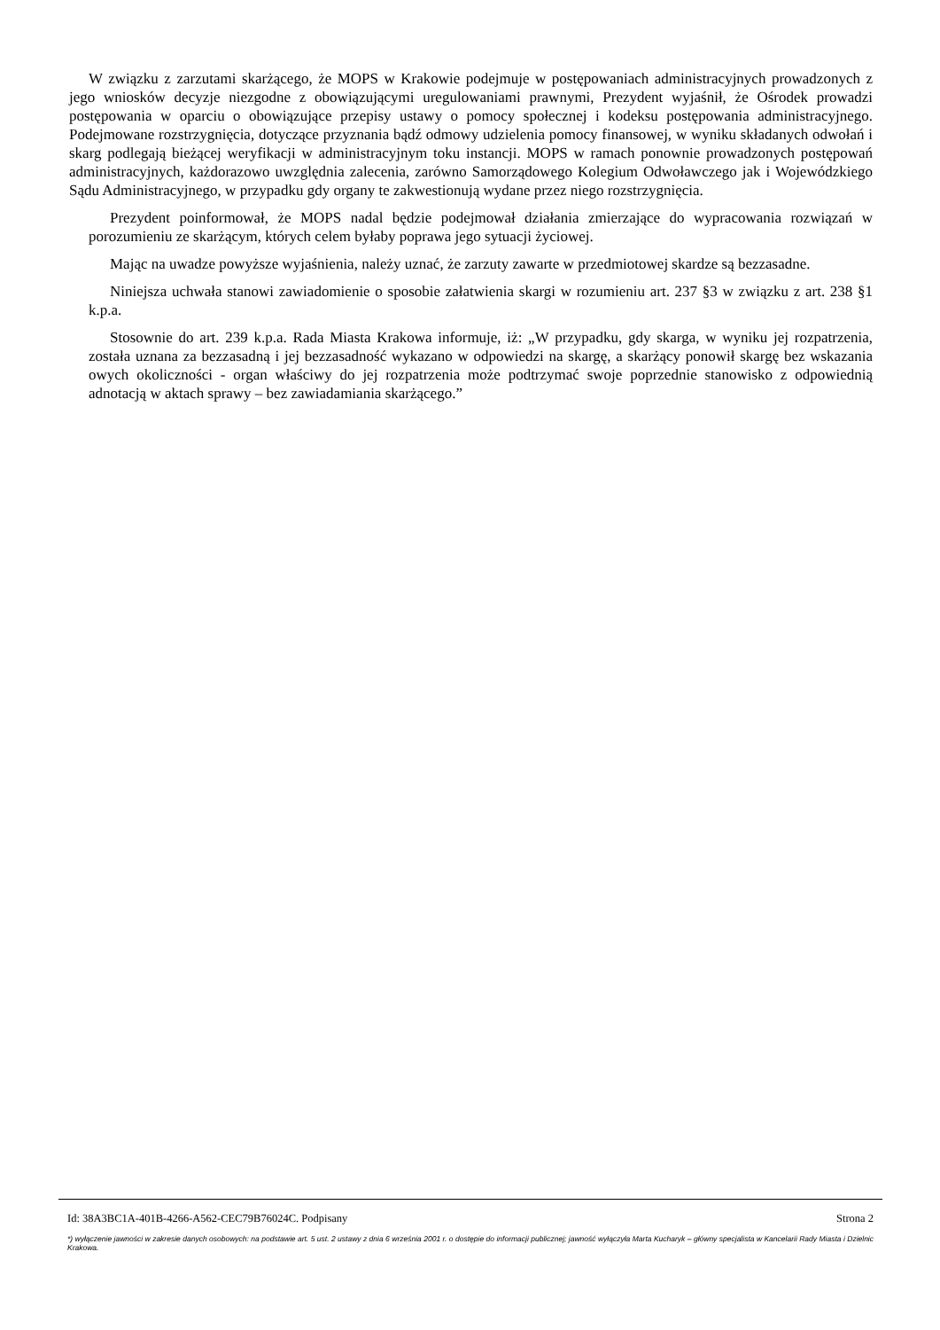W związku z zarzutami skarżącego, że MOPS w Krakowie podejmuje w postępowaniach administracyjnych prowadzonych z jego wniosków decyzje niezgodne z obowiązującymi uregulowaniami prawnymi, Prezydent wyjaśnił, że Ośrodek prowadzi postępowania w oparciu o obowiązujące przepisy ustawy o pomocy społecznej i kodeksu postępowania administracyjnego. Podejmowane rozstrzygnięcia, dotyczące przyznania bądź odmowy udzielenia pomocy finansowej, w wyniku składanych odwołań i skarg podlegają bieżącej weryfikacji w administracyjnym toku instancji. MOPS w ramach ponownie prowadzonych postępowań administracyjnych, każdorazowo uwzględnia zalecenia, zarówno Samorządowego Kolegium Odwoławczego jak i Wojewódzkiego Sądu Administracyjnego, w przypadku gdy organy te zakwestionują wydane przez niego rozstrzygnięcia.
Prezydent poinformował, że MOPS nadal będzie podejmował działania zmierzające do wypracowania rozwiązań w porozumieniu ze skarżącym, których celem byłaby poprawa jego sytuacji życiowej.
Mając na uwadze powyższe wyjaśnienia, należy uznać, że zarzuty zawarte w przedmiotowej skardze są bezzasadne.
Niniejsza uchwała stanowi zawiadomienie o sposobie załatwienia skargi w rozumieniu art. 237 §3 w związku z art. 238 §1 k.p.a.
Stosownie do art. 239 k.p.a. Rada Miasta Krakowa informuje, iż: „W przypadku, gdy skarga, w wyniku jej rozpatrzenia, została uznana za bezzasadną i jej bezzasadność wykazano w odpowiedzi na skargę, a skarżący ponowił skargę bez wskazania owych okoliczności - organ właściwy do jej rozpatrzenia może podtrzymać swoje poprzednie stanowisko z odpowiednią adnotacją w aktach sprawy – bez zawiadamiania skarżącego.”
Id: 38A3BC1A-401B-4266-A562-CEC79B76024C. Podpisany Strona 2
*) wyłączenie jawności w zakresie danych osobowych: na podstawie art. 5 ust. 2 ustawy z dnia 6 września 2001 r. o dostępie do informacji publicznej; jawność wyłączyła Marta Kucharyk – główny specjalista w Kancelarii Rady Miasta i Dzielnic Krakowa.